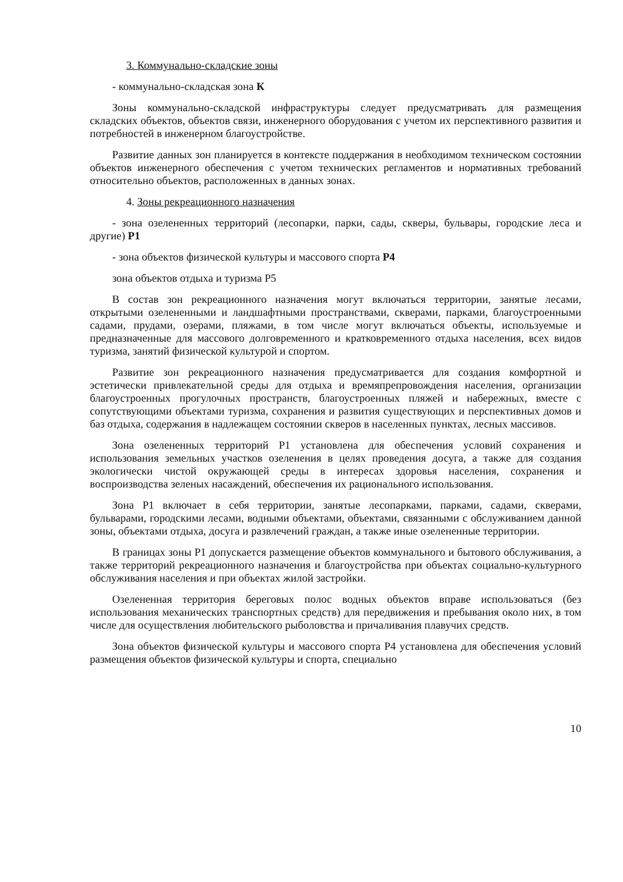3. Коммунально-складские зоны
- коммунально-складская зона К
Зоны коммунально-складской инфраструктуры следует предусматривать для размещения складских объектов, объектов связи, инженерного оборудования с учетом их перспективного развития и потребностей в инженерном благоустройстве.
Развитие данных зон планируется в контексте поддержания в необходимом техническом состоянии объектов инженерного обеспечения с учетом технических регламентов и нормативных требований относительно объектов, расположенных в данных зонах.
4. Зоны рекреационного назначения
- зона озелененных территорий (лесопарки, парки, сады, скверы, бульвары, городские леса и другие) Р1
- зона объектов физической культуры и массового спорта Р4
зона объектов отдыха и туризма Р5
В состав зон рекреационного назначения могут включаться территории, занятые лесами, открытыми озелененными и ландшафтными пространствами, скверами, парками, благоустроенными садами, прудами, озерами, пляжами, в том числе могут включаться объекты, используемые и предназначенные для массового долговременного и кратковременного отдыха населения, всех видов туризма, занятий физической культурой и спортом.
Развитие зон рекреационного назначения предусматривается для создания комфортной и эстетически привлекательной среды для отдыха и времяпрепровождения населения, организации благоустроенных прогулочных пространств, благоустроенных пляжей и набережных, вместе с сопутствующими объектами туризма, сохранения и развития существующих и перспективных домов и баз отдыха, содержания в надлежащем состоянии скверов в населенных пунктах, лесных массивов.
Зона озелененных территорий Р1 установлена для обеспечения условий сохранения и использования земельных участков озеленения в целях проведения досуга, а также для создания экологически чистой окружающей среды в интересах здоровья населения, сохранения и воспроизводства зеленых насаждений, обеспечения их рационального использования.
Зона Р1 включает в себя территории, занятые лесопарками, парками, садами, скверами, бульварами, городскими лесами, водными объектами, объектами, связанными с обслуживанием данной зоны, объектами отдыха, досуга и развлечений граждан, а также иные озелененные территории.
В границах зоны Р1 допускается размещение объектов коммунального и бытового обслуживания, а также территорий рекреационного назначения и благоустройства при объектах социально-культурного обслуживания населения и при объектах жилой застройки.
Озелененная территория береговых полос водных объектов вправе использоваться (без использования механических транспортных средств) для передвижения и пребывания около них, в том числе для осуществления любительского рыболовства и причаливания плавучих средств.
Зона объектов физической культуры и массового спорта Р4 установлена для обеспечения условий размещения объектов физической культуры и спорта, специально
10